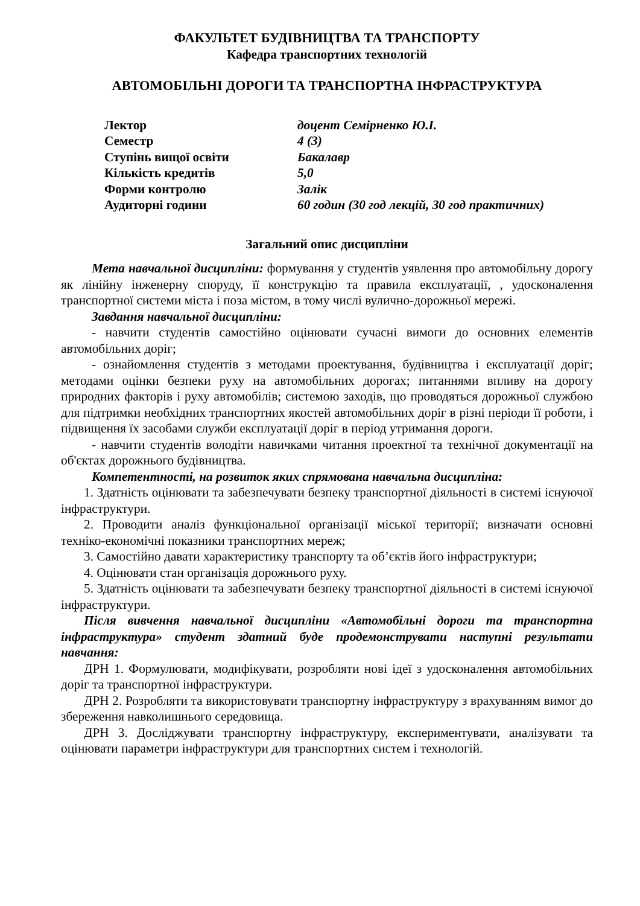ФАКУЛЬТЕТ БУДІВНИЦТВА ТА ТРАНСПОРТУ
Кафедра транспортних технологій
АВТОМОБІЛЬНІ ДОРОГИ ТА ТРАНСПОРТНА ІНФРАСТРУКТУРА
| Лектор | доцент Семірненко Ю.І. |
| Семестр | 4 (3) |
| Ступінь вищої освіти | Бакалавр |
| Кількість кредитів | 5,0 |
| Форми контролю | Залік |
| Аудиторні години | 60 годин (30 год лекцій, 30 год практичних) |
Загальний опис дисципліни
Мета навчальної дисципліни: формування у студентів уявлення про автомобільну дорогу як лінійну інженерну споруду, її конструкцію та правила експлуатації, , удосконалення транспортної системи міста і поза містом, в тому числі вулично-дорожньої мережі.
Завдання навчальної дисципліни:
- навчити студентів самостійно оцінювати сучасні вимоги до основних елементів автомобільних доріг;
- ознайомлення студентів з методами проектування, будівництва і експлуатації доріг; методами оцінки безпеки руху на автомобільних дорогах; питаннями впливу на дорогу природних факторів і руху автомобілів; системою заходів, що проводяться дорожньої службою для підтримки необхідних транспортних якостей автомобільних доріг в різні періоди її роботи, і підвищення їх засобами служби експлуатації доріг в період утримання дороги.
- навчити студентів володіти навичками читання проектної та технічної документації на об'єктах дорожнього будівництва.
Компетентності, на розвиток яких спрямована навчальна дисципліна:
1. Здатність оцінювати та забезпечувати безпеку транспортної діяльності в системі існуючої інфраструктури.
2. Проводити аналіз функціональної організації міської території; визначати основні техніко-економічні показники транспортних мереж;
3. Самостійно давати характеристику транспорту та об’єктів його інфраструктури;
4. Оцінювати стан організація дорожнього руху.
5. Здатність оцінювати та забезпечувати безпеку транспортної діяльності в системі існуючої інфраструктури.
Після вивчення навчальної дисципліни «Автомобільні дороги та транспортна інфраструктура» студент здатний буде продемонструвати наступні результати навчання:
ДРН 1. Формулювати, модифікувати, розробляти нові ідеї з удосконалення автомобільних доріг та транспортної інфраструктури.
ДРН 2. Розробляти та використовувати транспортну інфраструктуру з врахуванням вимог до збереження навколишнього середовища.
ДРН 3. Досліджувати транспортну інфраструктуру, експериментувати, аналізувати та оцінювати параметри інфраструктури для транспортних систем і технологій.